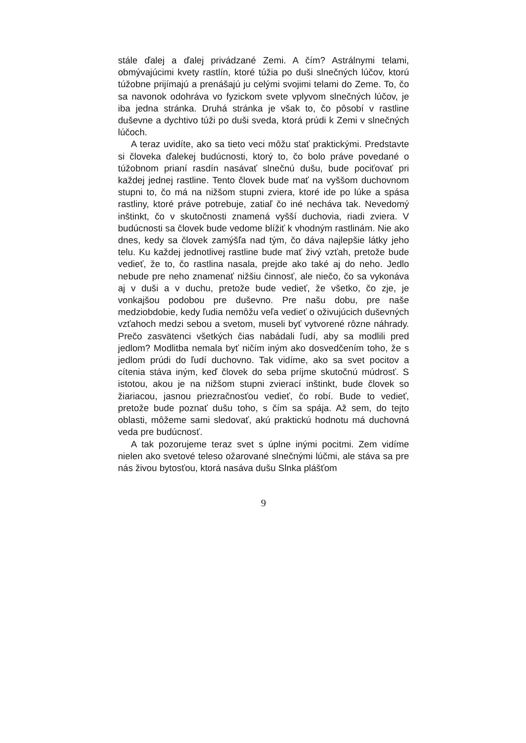stále ďalej a ďalej privádzané Zemi. A čím? Astrálnymi telami, obmývajúcimi kvety rastlín, ktoré túžia po duši slnečných lúčov, ktorú túžobne prijímajú a prenášajú ju celými svojimi telami do Zeme. To, čo sa navonok odohráva vo fyzickom svete vplyvom slnečných lúčov, je iba jedna stránka. Druhá stránka je však to, čo pôsobí v rastline duševne a dychtivo túži po duši sveda, ktorá prúdi k Zemi v slnečných lúčoch.
A teraz uvidíte, ako sa tieto veci môžu stať praktickými. Predstavte si človeka ďalekej budúcnosti, ktorý to, čo bolo práve povedané o túžobnom prianí rasdín nasávať slnečnú dušu, bude pociťovať pri každej jednej rastline. Tento človek bude mať na vyššom duchovnom stupni to, čo má na nižšom stupni zviera, ktoré ide po lúke a spása rastliny, ktoré práve potrebuje, zatiaľ čo iné necháva tak. Nevedomý inštinkt, čo v skutočnosti znamená vyšší duchovia, riadi zviera. V budúcnosti sa človek bude vedome blížiť k vhodným rastlinám. Nie ako dnes, kedy sa človek zamýšľa nad tým, čo dáva najlepšie látky jeho telu. Ku každej jednotlivej rastline bude mať živý vzťah, pretože bude vedieť, že to, čo rastlina nasala, prejde ako také aj do neho. Jedlo nebude pre neho znamenať nižšiu činnosť, ale niečo, čo sa vykonáva aj v duši a v duchu, pretože bude vedieť, že všetko, čo zje, je vonkajšou podobou pre duševno. Pre našu dobu, pre naše medziobdobie, kedy ľudia nemôžu veľa vedieť o oživujúcich duševných vzťahoch medzi sebou a svetom, museli byť vytvorené rôzne náhrady. Prečo zasvätenci všetkých čias nabádali ľudí, aby sa modlili pred jedlom? Modlitba nemala byť ničím iným ako dosvedčením toho, že s jedlom prúdi do ľudí duchovno. Tak vidíme, ako sa svet pocitov a cítenia stáva iným, keď človek do seba príjme skutočnú múdrosť. S istotou, akou je na nižšom stupni zvierací inštinkt, bude človek so žiariacou, jasnou priezračnosťou vedieť, čo robí. Bude to vedieť, pretože bude poznať dušu toho, s čím sa spája. Až sem, do tejto oblasti, môžeme sami sledovať, akú praktickú hodnotu má duchovná veda pre budúcnosť.
A tak pozorujeme teraz svet s úplne inými pocitmi. Zem vidíme nielen ako svetové teleso ožarované slnečnými lúčmi, ale stáva sa pre nás živou bytosťou, ktorá nasáva dušu Slnka plášťom
9